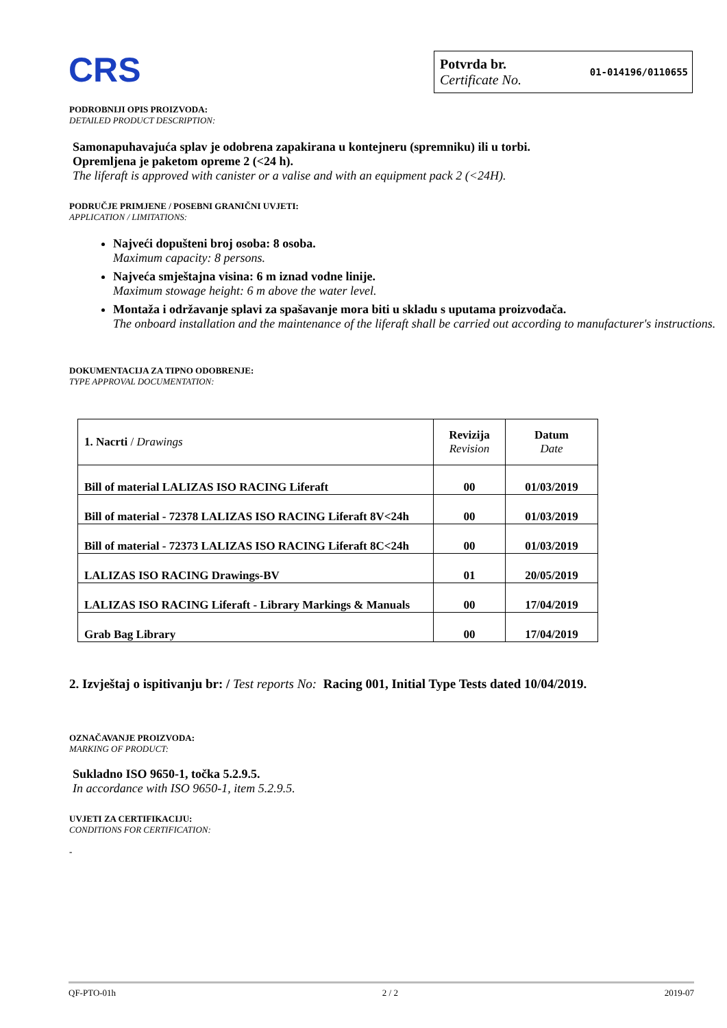CRS
Potvrda br.
Certificate No.
01-014196/0110655
PODROBNIJI OPIS PROIZVODA:
DETAILED PRODUCT DESCRIPTION:
Samonapuhavajuća splav je odobrena zapakirana u kontejneru (spremniku) ili u torbi.
Opremljena je paketom opreme 2 (<24 h).
The liferaft is approved with canister or a valise and with an equipment pack 2 (<24H).
PODRUČJE PRIMJENE / POSEBNI GRANIČNI UVJETI:
APPLICATION / LIMITATIONS:
Najveći dopušteni broj osoba: 8 osoba.
Maximum capacity: 8 persons.
Najveća smještajna visina: 6 m iznad vodne linije.
Maximum stowage height: 6 m above the water level.
Montaža i održavanje splavi za spašavanje mora biti u skladu s uputama proizvođača.
The onboard installation and the maintenance of the liferaft shall be carried out according to manufacturer's instructions.
DOKUMENTACIJA ZA TIPNO ODOBRENJE:
TYPE APPROVAL DOCUMENTATION:
| 1. Nacrti / Drawings | Revizija Revision | Datum Date |
| --- | --- | --- |
| Bill of material LALIZAS ISO RACING Liferaft | 00 | 01/03/2019 |
| Bill of material - 72378 LALIZAS ISO RACING Liferaft 8V<24h | 00 | 01/03/2019 |
| Bill of material - 72373 LALIZAS ISO RACING Liferaft 8C<24h | 00 | 01/03/2019 |
| LALIZAS ISO RACING Drawings-BV | 01 | 20/05/2019 |
| LALIZAS ISO RACING Liferaft - Library Markings & Manuals | 00 | 17/04/2019 |
| Grab Bag Library | 00 | 17/04/2019 |
2. Izvještaj o ispitivanju br: / Test reports No: Racing 001, Initial Type Tests dated 10/04/2019.
OZNAČAVANJE PROIZVODA:
MARKING OF PRODUCT:
Sukladno ISO 9650-1, točka 5.2.9.5.
In accordance with ISO 9650-1, item 5.2.9.5.
UVJETI ZA CERTIFIKACIJU:
CONDITIONS FOR CERTIFICATION:
-
QF-PTO-01h 2 / 2 2019-07